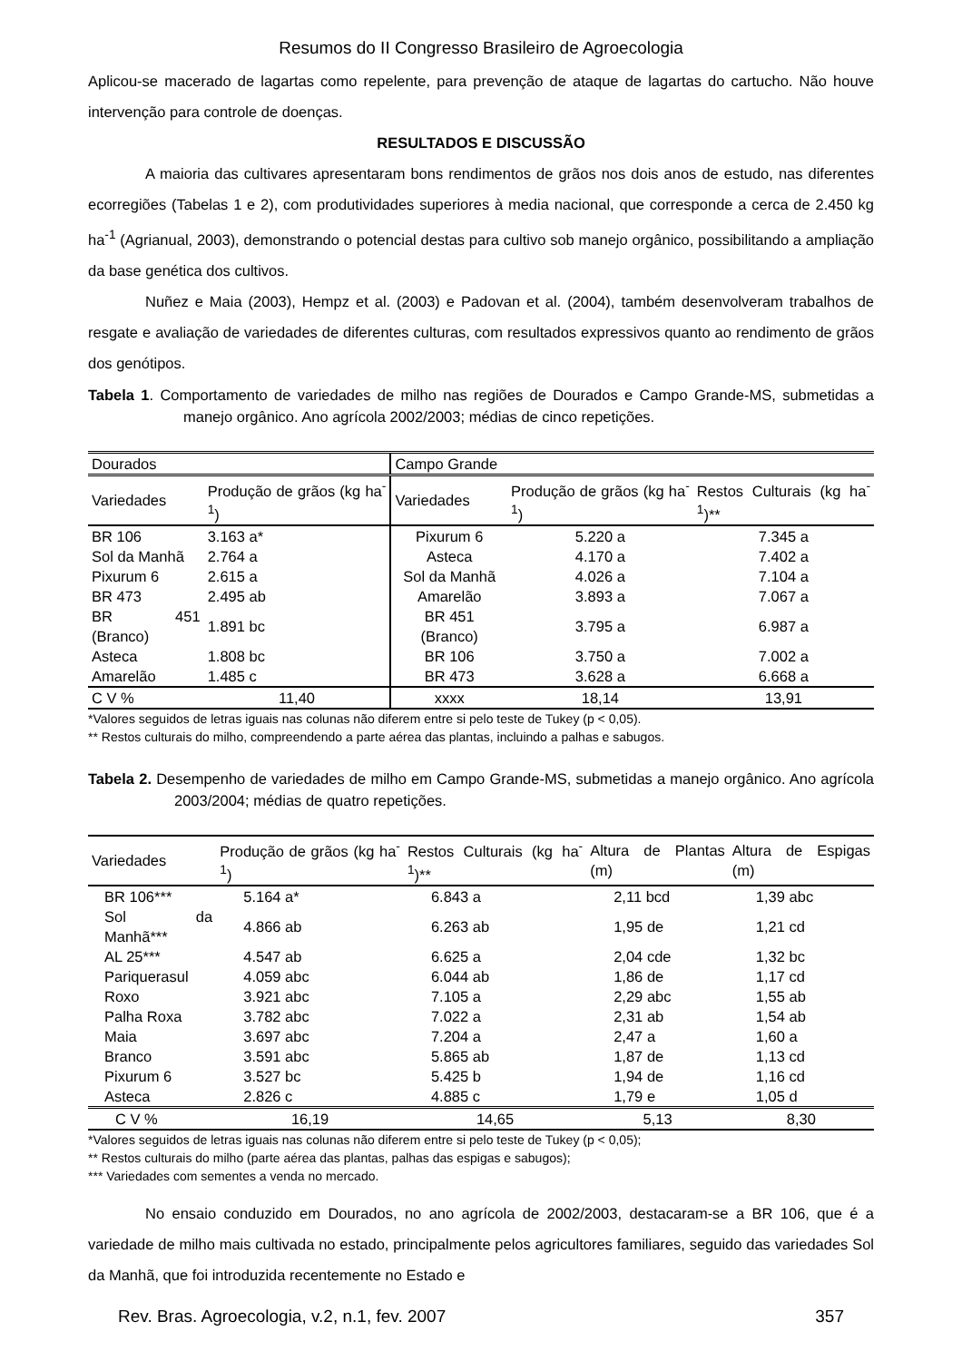Resumos do II Congresso Brasileiro de Agroecologia
Aplicou-se macerado de lagartas como repelente, para prevenção de ataque de lagartas do cartucho. Não houve intervenção para controle de doenças.
RESULTADOS E DISCUSSÃO
A maioria das cultivares apresentaram bons rendimentos de grãos nos dois anos de estudo, nas diferentes ecorregiões (Tabelas 1 e 2), com produtividades superiores à media nacional, que corresponde a cerca de 2.450 kg ha<sup>-1</sup> (Agrianual, 2003), demonstrando o potencial destas para cultivo sob manejo orgânico, possibilitando a ampliação da base genética dos cultivos.
Nuñez e Maia (2003), Hempz et al. (2003) e Padovan et al. (2004), também desenvolveram trabalhos de resgate e avaliação de variedades de diferentes culturas, com resultados expressivos quanto ao rendimento de grãos dos genótipos.
Tabela 1. Comportamento de variedades de milho nas regiões de Dourados e Campo Grande-MS, submetidas a manejo orgânico. Ano agrícola 2002/2003; médias de cinco repetições.
| Dourados | | Campo Grande | | |
| --- | --- | --- | --- | --- |
| Variedades | Produção de grãos (kg ha<sup>-1</sup>) | Variedades | Produção de grãos (kg ha<sup>-1</sup>) | Restos Culturais (kg ha<sup>-1</sup>)** |
| BR 106 | 3.163 a* | Pixurum 6 | 5.220 a | 7.345 a |
| Sol da Manhã | 2.764 a | Asteca | 4.170 a | 7.402 a |
| Pixurum 6 | 2.615 a | Sol da Manhã | 4.026 a | 7.104 a |
| BR 473 | 2.495 ab | Amarelão | 3.893 a | 7.067 a |
| BR 451 (Branco) | 1.891 bc | BR 451 (Branco) | 3.795 a | 6.987 a |
| Asteca | 1.808 bc | BR 106 | 3.750 a | 7.002 a |
| Amarelão | 1.485 c | BR 473 | 3.628 a | 6.668 a |
| C V % | 11,40 | xxxx | 18,14 | 13,91 |
*Valores seguidos de letras iguais nas colunas não diferem entre si pelo teste de Tukey (p < 0,05).
** Restos culturais do milho, compreendendo a parte aérea das plantas, incluindo a palhas e sabugos.
Tabela 2. Desempenho de variedades de milho em Campo Grande-MS, submetidas a manejo orgânico. Ano agrícola 2003/2004; médias de quatro repetições.
| Variedades | Produção de grãos (kg ha<sup>-1</sup>) | Restos Culturais (kg ha<sup>-1</sup>)** | Altura de Plantas (m) | Altura de Espigas (m) |
| --- | --- | --- | --- | --- |
| BR 106*** | 5.164 a* | 6.843 a | 2,11 bcd | 1,39 abc |
| Sol da Manhã*** | 4.866 ab | 6.263 ab | 1,95 de | 1,21 cd |
| AL 25*** | 4.547 ab | 6.625 a | 2,04 cde | 1,32 bc |
| Pariquerasul | 4.059 abc | 6.044 ab | 1,86 de | 1,17 cd |
| Roxo | 3.921 abc | 7.105 a | 2,29 abc | 1,55 ab |
| Palha Roxa | 3.782 abc | 7.022 a | 2,31 ab | 1,54 ab |
| Maia | 3.697 abc | 7.204 a | 2,47 a | 1,60 a |
| Branco | 3.591 abc | 5.865 ab | 1,87 de | 1,13 cd |
| Pixurum 6 | 3.527 bc | 5.425 b | 1,94 de | 1,16 cd |
| Asteca | 2.826 c | 4.885 c | 1,79 e | 1,05 d |
| C V % | 16,19 | 14,65 | 5,13 | 8,30 |
*Valores seguidos de letras iguais nas colunas não diferem entre si pelo teste de Tukey (p < 0,05);
** Restos culturais do milho (parte aérea das plantas, palhas das espigas e sabugos);
*** Variedades com sementes a venda no mercado.
No ensaio conduzido em Dourados, no ano agrícola de 2002/2003, destacaram-se a BR 106, que é a variedade de milho mais cultivada no estado, principalmente pelos agricultores familiares, seguido das variedades Sol da Manhã, que foi introduzida recentemente no Estado e
Rev. Bras. Agroecologia, v.2, n.1, fev. 2007 357